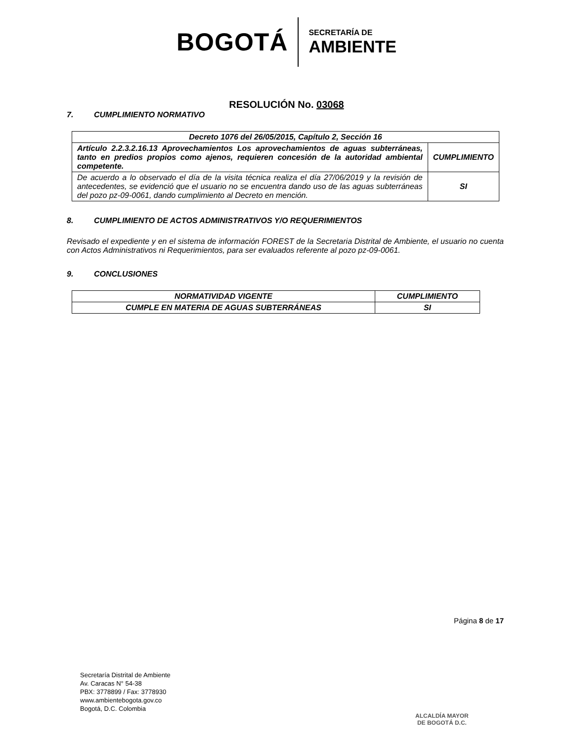BOGOTÁ
SECRETARÍA DE
AMBIENTE
RESOLUCIÓN No. 03068
7. CUMPLIMIENTO NORMATIVO
| Decreto 1076 del 26/05/2015, Capítulo 2, Sección 16 | |
| --- | --- |
| Artículo 2.2.3.2.16.13 Aprovechamientos Los aprovechamientos de aguas subterráneas, tanto en predios propios como ajenos, requieren concesión de la autoridad ambiental competente. | CUMPLIMIENTO |
| De acuerdo a lo observado el día de la visita técnica realiza el día 27/06/2019 y la revisión de antecedentes, se evidenció que el usuario no se encuentra dando uso de las aguas subterráneas del pozo pz-09-0061, dando cumplimiento al Decreto en mención. | SI |
8. CUMPLIMIENTO DE ACTOS ADMINISTRATIVOS Y/O REQUERIMIENTOS
Revisado el expediente y en el sistema de información FOREST de la Secretaria Distrital de Ambiente, el usuario no cuenta con Actos Administrativos ni Requerimientos, para ser evaluados referente al pozo pz-09-0061.
9. CONCLUSIONES
| NORMATIVIDAD VIGENTE | CUMPLIMIENTO |
| --- | --- |
| CUMPLE EN MATERIA DE AGUAS SUBTERRÁNEAS | SI |
Página 8 de 17
Secretaría Distrital de Ambiente
Av. Caracas N° 54-38
PBX: 3778899 / Fax: 3778930
www.ambientebogota.gov.co
Bogotá, D.C. Colombia
ALCALDÍA MAYOR
DE BOGOTÁ D.C.